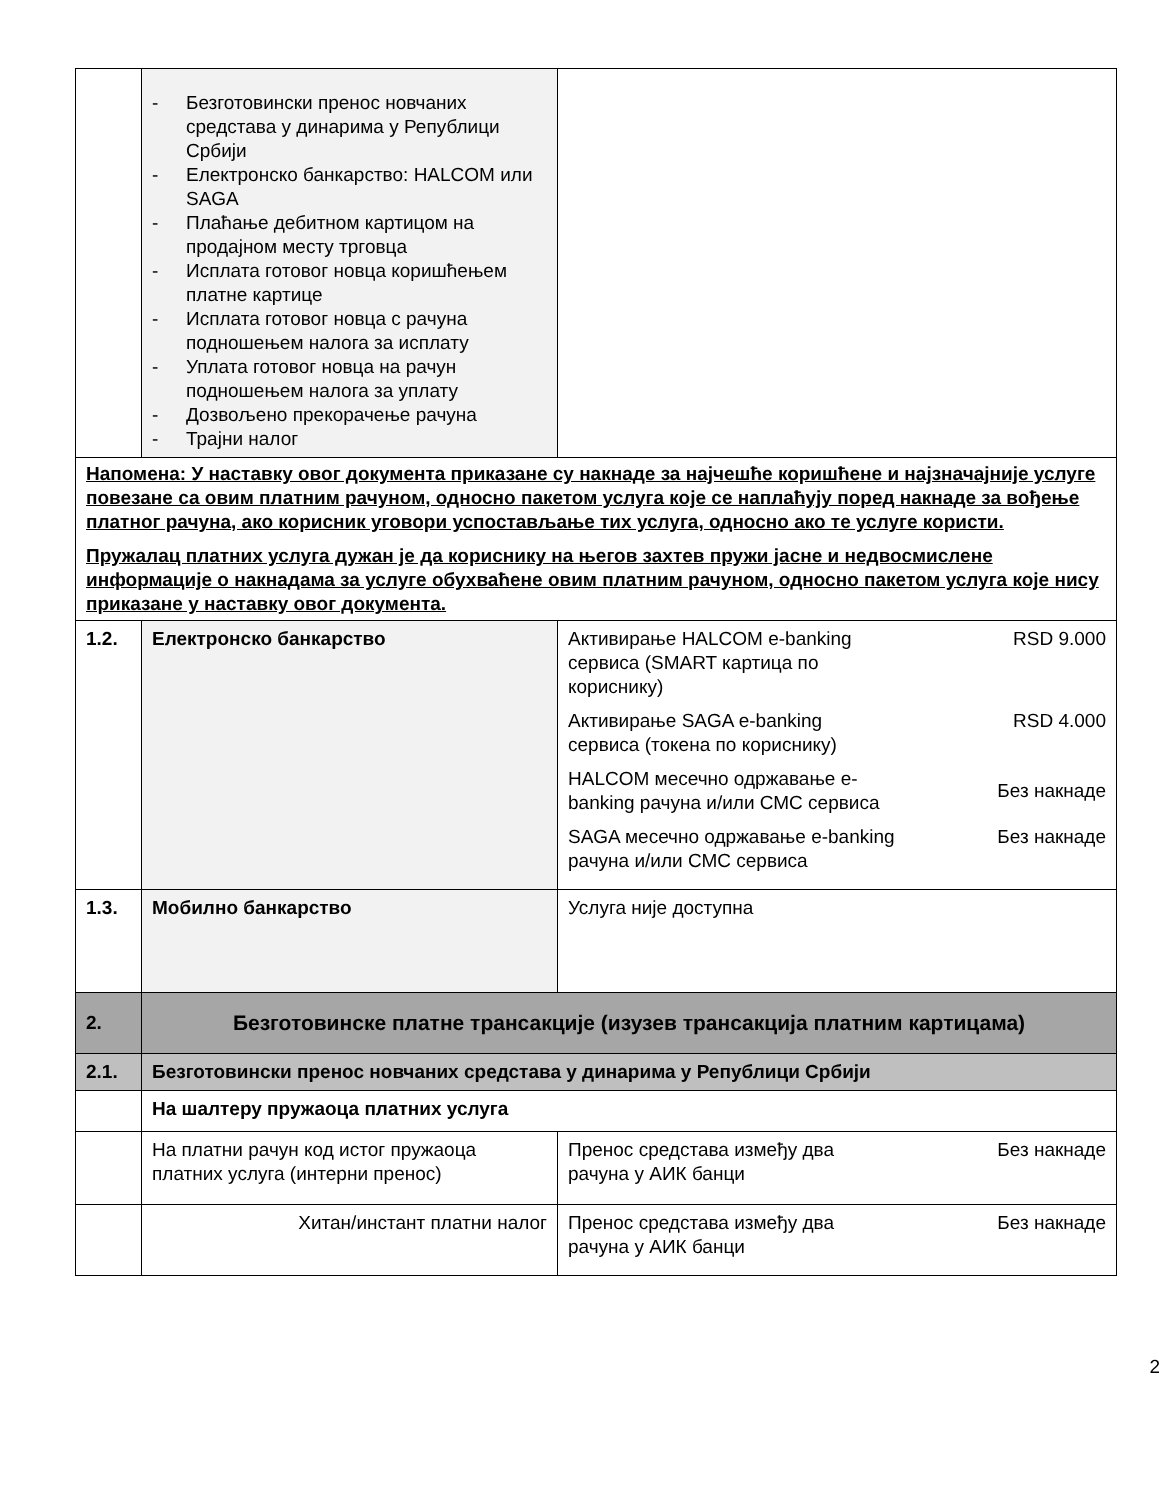| | - Безготовински пренос новчаних средстава у динарима у Републици Србији - Електронско банкарство: HALCOM или SAGA - Плаћање дебитном картицом на продајном месту трговца - Исплата готовог новца коришћењем платне картице - Исплата готовог новца с рачуна подношењем налога за исплату - Уплата готовог новца на рачун подношењем налога за уплату - Дозвољено прекорачење рачуна - Трајни налог | |
| Напомена: У наставку овог документа приказане су накнаде за најчешће коришћене и најзначајније услуге повезане са овим платним рачуном, односно пакетом услуга које се наплаћују поред накнаде за вођење платног рачуна, ако корисник уговори успостављање тих услуга, односно ако те услуге користи. Пружалац платних услуга дужан је да кориснику на његов захтев пружи јасне и недвосмислене информације о накнадама за услуге обухваћене овим платним рачуном, односно пакетом услуга које нису приказане у наставку овог документа. | | |
| 1.2. | Електронско банкарство | Активирање HALCOM e-banking сервиса (SMART картица по кориснику) RSD 9.000 Активирање SAGA e-banking сервиса (токена по кориснику) RSD 4.000 HALCOM месечно одржавање e-banking рачуна и/или СМС сервиса Без накнаде SAGA месечно одржавање e-banking рачуна и/или СМС сервиса Без накнаде |
| 1.3. | Мобилно банкарство | Услуга није доступна |
| 2. | Безготовинске платне трансакције (изузев трансакција платним картицама) | |
| 2.1. | Безготовински пренос новчаних средстава у динарима у Републици Србији | |
| | На шалтеру пружаоца платних услуга | |
| | На платни рачун код истог пружаоца платних услуга (интерни пренос) | Пренос средстава између два рачуна у АИК банци Без накнаде |
| | Хитан/инстант платни налог | Пренос средстава између два рачуна у АИК банци Без накнаде |
2